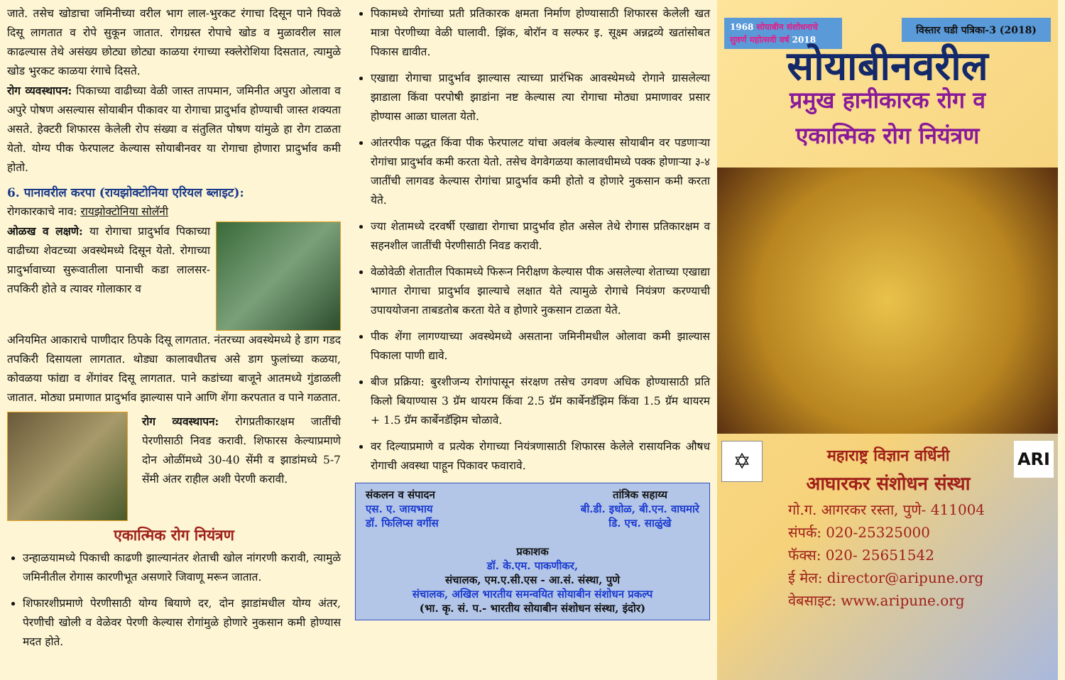जाते. तसेच खोडाचा जमिनीच्या वरील भाग लाल-भुरकट रंगाचा दिसून पाने पिवळे दिसू लागतात व रोपे सुकून जातात. रोगग्रस्त रोपाचे खोड व मुळावरील साल काढल्यास तेथे असंख्य छोट्या छोट्या काळया रंगाच्या स्क्लेरोशिया दिसतात, त्यामुळे खोड भुरकट काळया रंगाचे दिसते.
रोग व्यवस्थापन: पिकाच्या वाढीच्या वेळी जास्त तापमान, जमिनीत अपुरा ओलावा व अपुरे पोषण असल्यास सोयाबीन पीकावर या रोगाचा प्रादुर्भाव होण्याची जास्त शक्यता असते. हेक्टरी शिफारस केलेली रोप संख्या व संतुलित पोषण यांमुळे हा रोग टाळता येतो. योग्य पीक फेरपालट केल्यास सोयाबीनवर या रोगाचा होणारा प्रादुर्भाव कमी होतो.
6. पानावरील करपा (रायझोक्टोनिया एरियल ब्लाइट):
रोगकारकाचे नाव: रायझोक्टोनिया सोलॅनी
ओळख व लक्षणे: या रोगाचा प्रादुर्भाव पिकाच्या वाढीच्या शेवटच्या अवस्थेमध्ये दिसून येतो. रोगाच्या प्रादुर्भावाच्या सुरूवातीला पानाची कडा लालसर-तपकिरी होते व त्यावर गोलाकार व
अनियमित आकाराचे पाणीदार ठिपके दिसू लागतात. नंतरच्या अवस्थेमध्ये हे डाग गडद तपकिरी दिसायला लागतात. थोड्या कालावधीतच असे डाग फुलांच्या कळया, कोवळया फांद्या व शेंगांवर दिसू लागतात. पाने कडांच्या बाजूने आतमध्ये गुंडाळली जातात. मोठ्या प्रमाणात प्रादुर्भाव झाल्यास पाने आणि शेंगा करपतात व पाने गळतात.
रोग व्यवस्थापन: रोगप्रतीकारक्षम जातींची पेरणीसाठी निवड करावी. शिफारस केल्याप्रमाणे दोन ओळींमध्ये 30-40 सेंमी व झाडांमध्ये 5-7 सेंमी अंतर राहील अशी पेरणी करावी.
एकात्मिक रोग नियंत्रण
उन्हाळयामध्ये पिकाची काढणी झाल्यानंतर शेताची खोल नांगरणी करावी, त्यामुळे जमिनीतील रोगास कारणीभूत असणारे जिवाणू मरून जातात.
शिफारशीप्रमाणे पेरणीसाठी योग्य बियाणे दर, दोन झाडांमधील योग्य अंतर, पेरणीची खोली व वेळेवर पेरणी केल्यास रोगांमुळे होणारे नुकसान कमी होण्यास मदत होते.
पिकामध्ये रोगांच्या प्रती प्रतिकारक क्षमता निर्माण होण्यासाठी शिफारस केलेली खत मात्रा पेरणीच्या वेळी घालावी. झिंक, बोरॉन व सल्फर इ. सूक्ष्म अन्नद्रव्ये खतांसोबत पिकास द्यावीत.
एखाद्या रोगाचा प्रादुर्भाव झाल्यास त्याच्या प्रारंभिक आवस्थेमध्ये रोगाने ग्रासलेल्या झाडाला किंवा परपोषी झाडांना नष्ट केल्यास त्या रोगाचा मोठ्या प्रमाणावर प्रसार होण्यास आळा घालता येतो.
आंतरपीक पद्धत किंवा पीक फेरपालट यांचा अवलंब केल्यास सोयाबीन वर पडणाऱ्या रोगांचा प्रादुर्भाव कमी करता येतो. तसेच वेगवेगळया कालावधीमध्ये पक्क होणाऱ्या ३-४ जातींची लागवड केल्यास रोगांचा प्रादुर्भाव कमी होतो व होणारे नुकसान कमी करता येते.
ज्या शेतामध्ये दरवर्षी एखाद्या रोगाचा प्रादुर्भाव होत असेल तेथे रोगास प्रतिकारक्षम व सहनशील जातींची पेरणीसाठी निवड करावी.
वेळोवेळी शेतातील पिकामध्ये फिरून निरीक्षण केल्यास पीक असलेल्या शेताच्या एखाद्या भागात रोगाचा प्रादुर्भाव झाल्याचे लक्षात येते त्यामुळे रोगाचे नियंत्रण करण्याची उपाययोजना ताबडतोब करता येते व होणारे नुकसान टाळता येते.
पीक शेंगा लागण्याच्या अवस्थेमध्ये असताना जमिनीमधील ओलावा कमी झाल्यास पिकाला पाणी द्यावे.
बीज प्रक्रिया: बुरशीजन्य रोगांपासून संरक्षण तसेच उगवण अधिक होण्यासाठी प्रति किलो बियाण्यास 3 ग्रॅम थायरम किंवा 2.5 ग्रॅम कार्बेनडॅझिम किंवा 1.5 ग्रॅम थायरम + 1.5 ग्रॅम कार्बेनडॅझिम चोळावे.
वर दिल्याप्रमाणे व प्रत्येक रोगाच्या नियंत्रणासाठी शिफारस केलेले रासायनिक औषध रोगाची अवस्था पाहून पिकावर फवारावे.
संकलन व संपादन
एस. ए. जायभाय
डॉ. फिलिप्स वर्गीस
तांत्रिक सहाय्य
बी.डी. इधोळ, बी.एन. वाघमारे
डि. एच. साळुंखे
प्रकाशक
डॉ. के.एम. पाकणीकर,
संचालक, एम.ए.सी.एस - आ.सं. संस्था, पुणे
संचालक, अखिल भारतीय समन्वयित सोयाबीन संशोधन प्रकल्प
(भा. कृ. सं. प.- भारतीय सोयाबीन संशोधन संस्था, इंदोर)
1968 सोयाबीन संशोधनाचे सुवर्ण महोत्सवी वर्ष 2018
विस्तार घडी पत्रिका-3 (2018)
सोयाबीनवरील
प्रमुख हानीकारक रोग व
एकात्मिक रोग नियंत्रण
✡
महाराष्ट्र विज्ञान वर्धिनी
आघारकर संशोधन संस्था
ARI
गो.ग. आगरकर रस्ता, पुणे- 411004
संपर्क: 020-25325000
फॅक्स: 020- 25651542
ई मेल: director@aripune.org
वेबसाइट: www.aripune.org